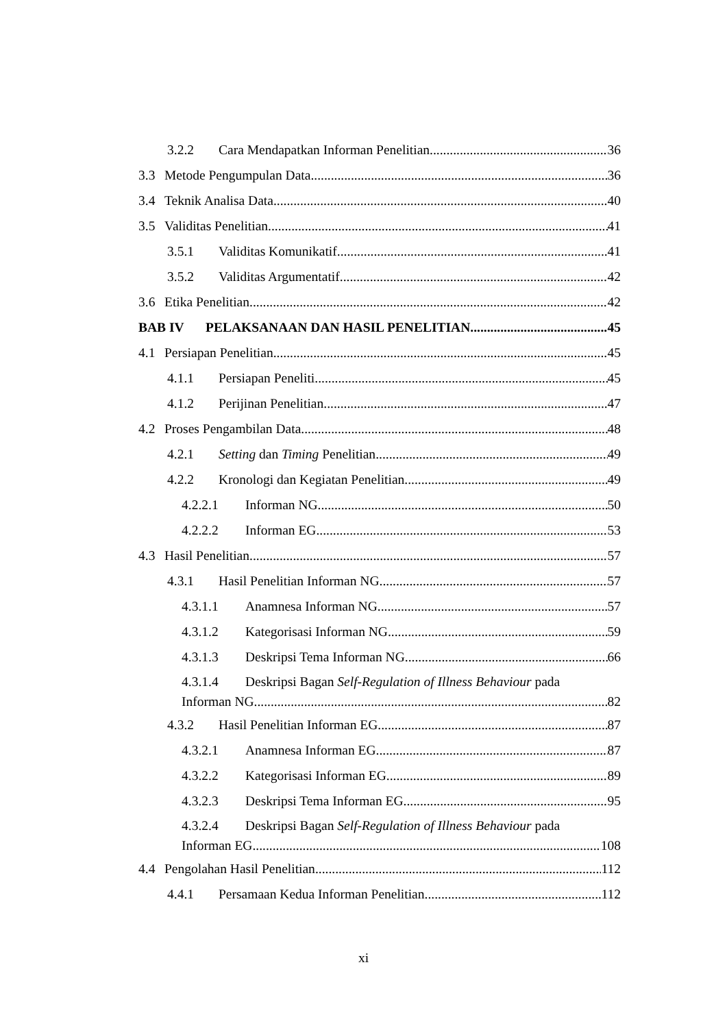3.2.2 Cara Mendapatkan Informan Penelitian 36
3.3 Metode Pengumpulan Data 36
3.4 Teknik Analisa Data 40
3.5 Validitas Penelitian 41
3.5.1 Validitas Komunikatif 41
3.5.2 Validitas Argumentatif 42
3.6 Etika Penelitian 42
BAB IV PELAKSANAAN DAN HASIL PENELITIAN 45
4.1 Persiapan Penelitian 45
4.1.1 Persiapan Peneliti 45
4.1.2 Perijinan Penelitian 47
4.2 Proses Pengambilan Data 48
4.2.1 Setting dan Timing Penelitian 49
4.2.2 Kronologi dan Kegiatan Penelitian 49
4.2.2.1 Informan NG 50
4.2.2.2 Informan EG 53
4.3 Hasil Penelitian 57
4.3.1 Hasil Penelitian Informan NG 57
4.3.1.1 Anamnesa Informan NG 57
4.3.1.2 Kategorisasi Informan NG 59
4.3.1.3 Deskripsi Tema Informan NG 66
4.3.1.4 Deskripsi Bagan Self-Regulation of Illness Behaviour pada
Informan NG 82
4.3.2 Hasil Penelitian Informan EG 87
4.3.2.1 Anamnesa Informan EG 87
4.3.2.2 Kategorisasi Informan EG 89
4.3.2.3 Deskripsi Tema Informan EG 95
4.3.2.4 Deskripsi Bagan Self-Regulation of Illness Behaviour pada
Informan EG 108
4.4 Pengolahan Hasil Penelitian 112
4.4.1 Persamaan Kedua Informan Penelitian 112
xi